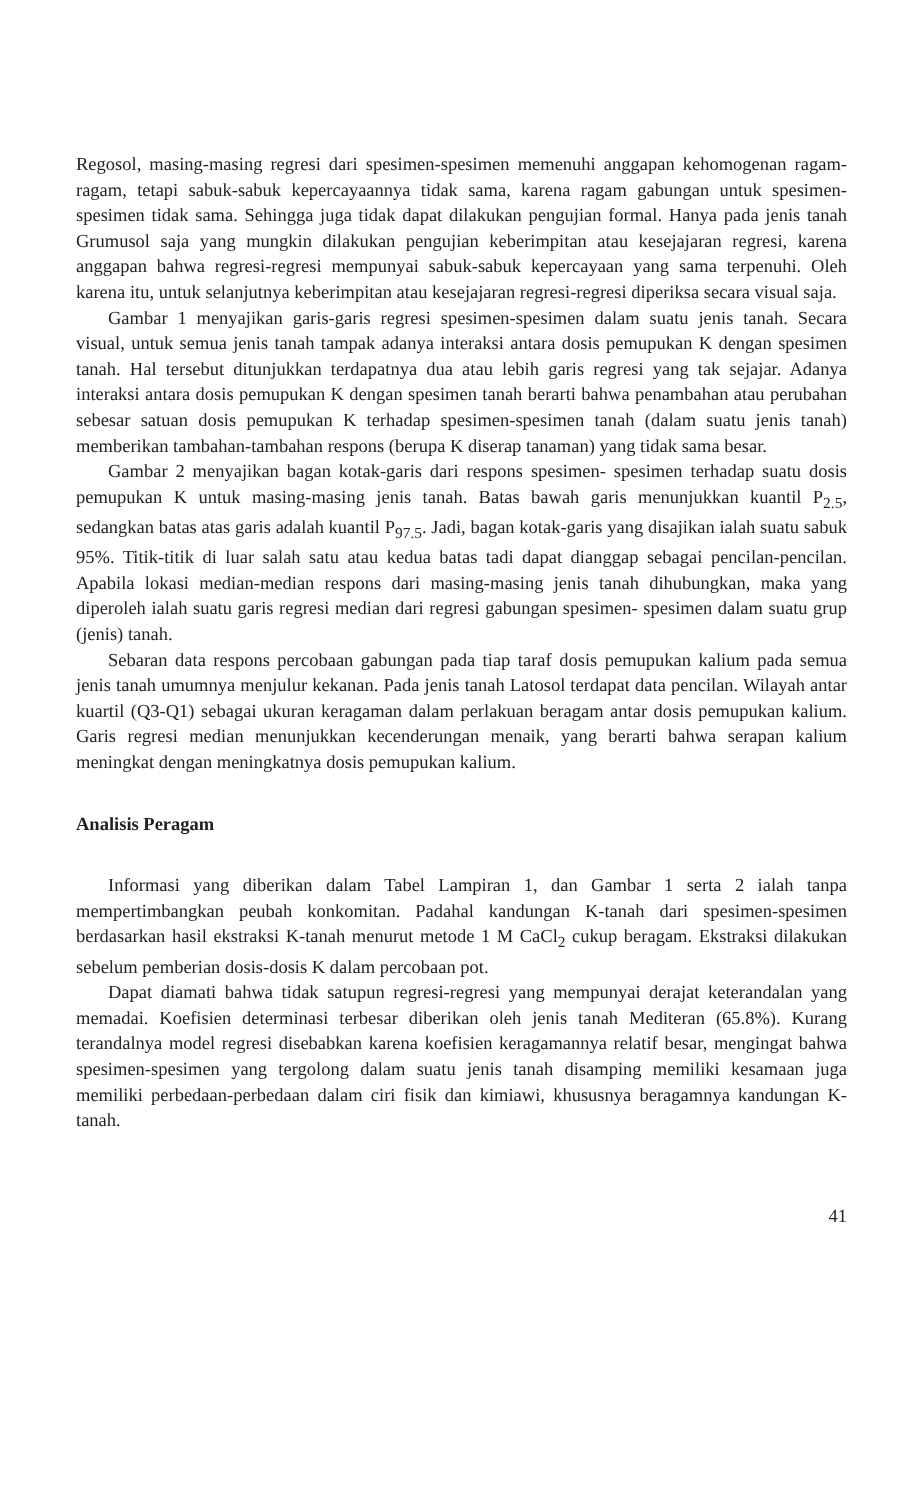Regosol, masing-masing regresi dari spesimen-spesimen memenuhi anggapan kehomogenan ragam-ragam, tetapi sabuk-sabuk kepercayaannya tidak sama, karena ragam gabungan untuk spesimen-spesimen tidak sama. Sehingga juga tidak dapat dilakukan pengujian formal. Hanya pada jenis tanah Grumusol saja yang mungkin dilakukan pengujian keberimpitan atau kesejajaran regresi, karena anggapan bahwa regresi-regresi mempunyai sabuk-sabuk kepercayaan yang sama terpenuhi. Oleh karena itu, untuk selanjutnya keberimpitan atau kesejajaran regresi-regresi diperiksa secara visual saja.
Gambar 1 menyajikan garis-garis regresi spesimen-spesimen dalam suatu jenis tanah. Secara visual, untuk semua jenis tanah tampak adanya interaksi antara dosis pemupukan K dengan spesimen tanah. Hal tersebut ditunjukkan terdapatnya dua atau lebih garis regresi yang tak sejajar. Adanya interaksi antara dosis pemupukan K dengan spesimen tanah berarti bahwa penambahan atau perubahan sebesar satuan dosis pemupukan K terhadap spesimen-spesimen tanah (dalam suatu jenis tanah) memberikan tambahan-tambahan respons (berupa K diserap tanaman) yang tidak sama besar.
Gambar 2 menyajikan bagan kotak-garis dari respons spesimen- spesimen terhadap suatu dosis pemupukan K untuk masing-masing jenis tanah. Batas bawah garis menunjukkan kuantil P<sub>2.5</sub>, sedangkan batas atas garis adalah kuantil P<sub>97.5</sub>. Jadi, bagan kotak-garis yang disajikan ialah suatu sabuk 95%. Titik-titik di luar salah satu atau kedua batas tadi dapat dianggap sebagai pencilan-pencilan. Apabila lokasi median-median respons dari masing-masing jenis tanah dihubungkan, maka yang diperoleh ialah suatu garis regresi median dari regresi gabungan spesimen- spesimen dalam suatu grup (jenis) tanah.
Sebaran data respons percobaan gabungan pada tiap taraf dosis pemupukan kalium pada semua jenis tanah umumnya menjulur kekanan. Pada jenis tanah Latosol terdapat data pencilan. Wilayah antar kuartil (Q3-Q1) sebagai ukuran keragaman dalam perlakuan beragam antar dosis pemupukan kalium. Garis regresi median menunjukkan kecenderungan menaik, yang berarti bahwa serapan kalium meningkat dengan meningkatnya dosis pemupukan kalium.
Analisis Peragam
Informasi yang diberikan dalam Tabel Lampiran 1, dan Gambar 1 serta 2 ialah tanpa mempertimbangkan peubah konkomitan. Padahal kandungan K-tanah dari spesimen-spesimen berdasarkan hasil ekstraksi K-tanah menurut metode 1 M CaCl<sub>2</sub> cukup beragam. Ekstraksi dilakukan sebelum pemberian dosis-dosis K dalam percobaan pot.
Dapat diamati bahwa tidak satupun regresi-regresi yang mempunyai derajat keterandalan yang memadai. Koefisien determinasi terbesar diberikan oleh jenis tanah Mediteran (65.8%). Kurang terandalnya model regresi disebabkan karena koefisien keragamannya relatif besar, mengingat bahwa spesimen-spesimen yang tergolong dalam suatu jenis tanah disamping memiliki kesamaan juga memiliki perbedaan-perbedaan dalam ciri fisik dan kimiawi, khususnya beragamnya kandungan K-tanah.
41